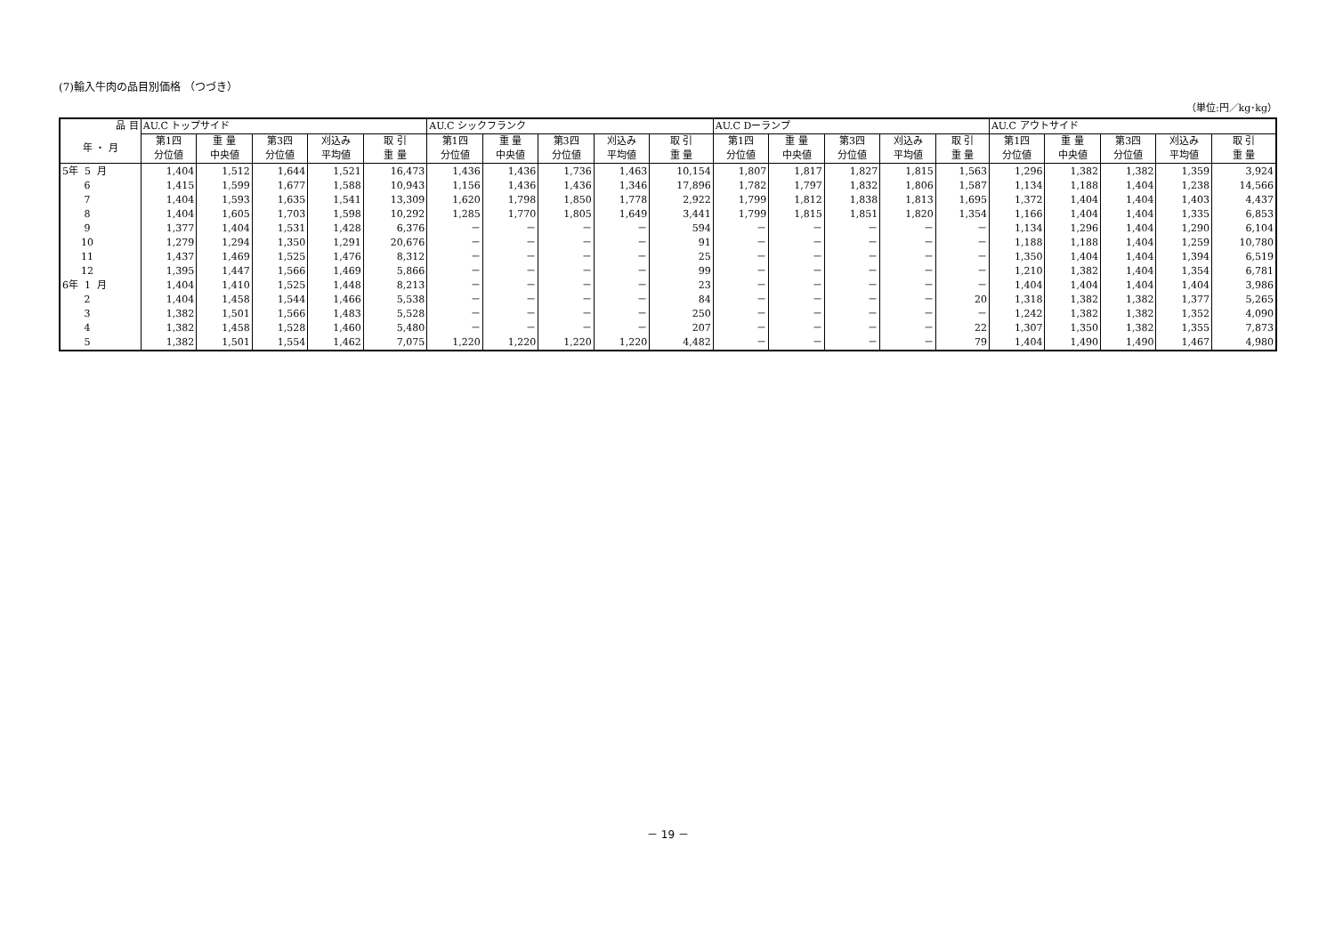(7)輸入牛肉の品目別価格 （つづき）
（単位:円／kg･kg）
| 品 目 | AU.C トップサイド | | | | | AU.C シックフランク | | | | | AU.C Dーランプ | | | | | AU.C アウトサイド | | | | |
| --- | --- | --- | --- | --- | --- | --- | --- | --- | --- | --- | --- | --- | --- | --- | --- | --- | --- | --- | --- | --- |
| 年 ・ 月 | 第1四 分位値 | 重 量 中央値 | 第3四 分位値 | 刈込み 平均値 | 取 引 重 量 | 第1四 分位値 | 重 量 中央値 | 第3四 分位値 | 刈込み 平均値 | 取 引 重 量 | 第1四 分位値 | 重 量 中央値 | 第3四 分位値 | 刈込み 平均値 | 取 引 重 量 | 第1四 分位値 | 重 量 中央値 | 第3四 分位値 | 刈込み 平均値 | 取 引 重 量 |
| 5年 5 月 | 1,404 | 1,512 | 1,644 | 1,521 | 16,473 | 1,436 | 1,436 | 1,736 | 1,463 | 10,154 | 1,807 | 1,817 | 1,827 | 1,815 | 1,563 | 1,296 | 1,382 | 1,382 | 1,359 | 3,924 |
| 6 | 1,415 | 1,599 | 1,677 | 1,588 | 10,943 | 1,156 | 1,436 | 1,436 | 1,346 | 17,896 | 1,782 | 1,797 | 1,832 | 1,806 | 1,587 | 1,134 | 1,188 | 1,404 | 1,238 | 14,566 |
| 7 | 1,404 | 1,593 | 1,635 | 1,541 | 13,309 | 1,620 | 1,798 | 1,850 | 1,778 | 2,922 | 1,799 | 1,812 | 1,838 | 1,813 | 1,695 | 1,372 | 1,404 | 1,404 | 1,403 | 4,437 |
| 8 | 1,404 | 1,605 | 1,703 | 1,598 | 10,292 | 1,285 | 1,770 | 1,805 | 1,649 | 3,441 | 1,799 | 1,815 | 1,851 | 1,820 | 1,354 | 1,166 | 1,404 | 1,404 | 1,335 | 6,853 |
| 9 | 1,377 | 1,404 | 1,531 | 1,428 | 6,376 | － | － | － | － | 594 | － | － | － | － | － | 1,134 | 1,296 | 1,404 | 1,290 | 6,104 |
| 10 | 1,279 | 1,294 | 1,350 | 1,291 | 20,676 | － | － | － | － | 91 | － | － | － | － | － | 1,188 | 1,188 | 1,404 | 1,259 | 10,780 |
| 11 | 1,437 | 1,469 | 1,525 | 1,476 | 8,312 | － | － | － | － | 25 | － | － | － | － | － | 1,350 | 1,404 | 1,404 | 1,394 | 6,519 |
| 12 | 1,395 | 1,447 | 1,566 | 1,469 | 5,866 | － | － | － | － | 99 | － | － | － | － | － | 1,210 | 1,382 | 1,404 | 1,354 | 6,781 |
| 6年 1 月 | 1,404 | 1,410 | 1,525 | 1,448 | 8,213 | － | － | － | － | 23 | － | － | － | － | － | 1,404 | 1,404 | 1,404 | 1,404 | 3,986 |
| 2 | 1,404 | 1,458 | 1,544 | 1,466 | 5,538 | － | － | － | － | 84 | － | － | － | － | 20 | 1,318 | 1,382 | 1,382 | 1,377 | 5,265 |
| 3 | 1,382 | 1,501 | 1,566 | 1,483 | 5,528 | － | － | － | － | 250 | － | － | － | － | － | 1,242 | 1,382 | 1,382 | 1,352 | 4,090 |
| 4 | 1,382 | 1,458 | 1,528 | 1,460 | 5,480 | － | － | － | － | 207 | － | － | － | － | 22 | 1,307 | 1,350 | 1,382 | 1,355 | 7,873 |
| 5 | 1,382 | 1,501 | 1,554 | 1,462 | 7,075 | 1,220 | 1,220 | 1,220 | 1,220 | 4,482 | － | － | － | － | 79 | 1,404 | 1,490 | 1,490 | 1,467 | 4,980 |
－ 19 －